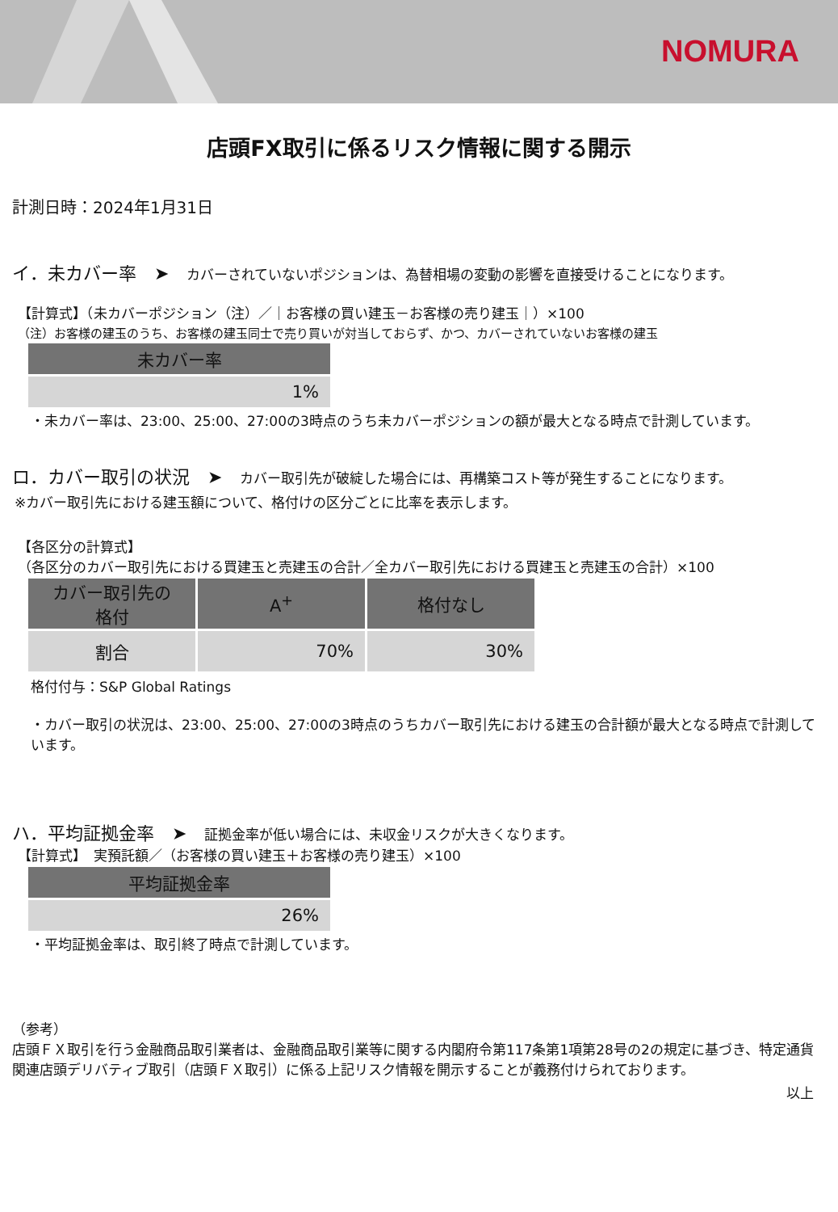NOMURA
店頭FX取引に係るリスク情報に関する開示
計測日時：2024年1月31日
イ．未カバー率　➤　カバーされていないポジションは、為替相場の変動の影響を直接受けることになります。
【計算式】（未カバーポジション（注）／｜お客様の買い建玉－お客様の売り建玉｜）×100
（注）お客様の建玉のうち、お客様の建玉同士で売り買いが対当しておらず、かつ、カバーされていないお客様の建玉
| 未カバー率 |
| --- |
| 1% |
・未カバー率は、23:00、25:00、27:00の3時点のうち未カバーポジションの額が最大となる時点で計測しています。
ロ．カバー取引の状況　➤　カバー取引先が破綻した場合には、再構築コスト等が発生することになります。
※カバー取引先における建玉額について、格付けの区分ごとに比率を表示します。
【各区分の計算式】
（各区分のカバー取引先における買建玉と売建玉の合計／全カバー取引先における買建玉と売建玉の合計）×100
| カバー取引先の 格付 | A<sup>+</sup> | 格付なし |
| --- | --- | --- |
| 割合 | 70% | 30% |
格付付与：S&P Global Ratings
・カバー取引の状況は、23:00、25:00、27:00の3時点のうちカバー取引先における建玉の合計額が最大となる時点で計測しています。
ハ．平均証拠金率　➤　証拠金率が低い場合には、未収金リスクが大きくなります。
【計算式】　実預託額／（お客様の買い建玉＋お客様の売り建玉）×100
| 平均証拠金率 |
| --- |
| 26% |
・平均証拠金率は、取引終了時点で計測しています。
（参考）
店頭ＦＸ取引を行う金融商品取引業者は、金融商品取引業等に関する内閣府令第117条第1項第28号の2の規定に基づき、特定通貨関連店頭デリバティブ取引（店頭ＦＸ取引）に係る上記リスク情報を開示することが義務付けられております。
以上